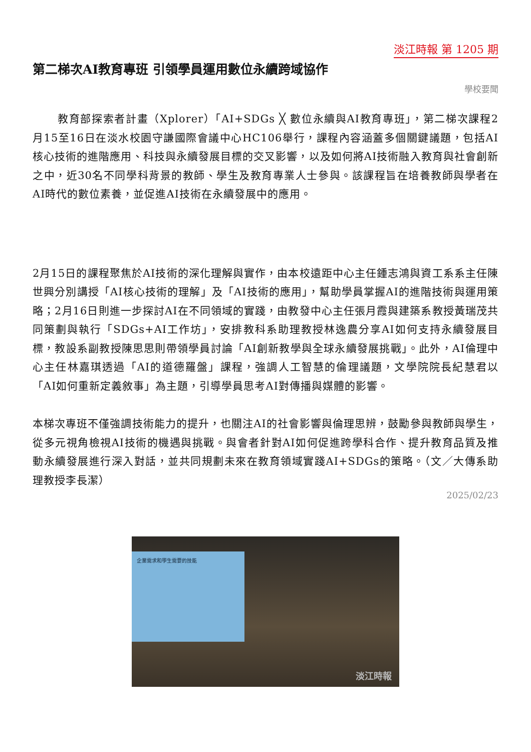淡江時報 第 1205 期
第二梯次AI教育專班 引領學員運用數位永續跨域協作
學校要聞
教育部探索者計畫（Xplorer）「AI+SDGs ╳ 數位永續與AI教育專班」，第二梯次課程2月15至16日在淡水校園守謙國際會議中心HC106舉行，課程內容涵蓋多個關鍵議題，包括AI核心技術的進階應用、科技與永續發展目標的交叉影響，以及如何將AI技術融入教育與社會創新之中，近30名不同學科背景的教師、學生及教育專業人士參與。該課程旨在培養教師與學者在AI時代的數位素養，並促進AI技術在永續發展中的應用。
2月15日的課程聚焦於AI技術的深化理解與實作，由本校遠距中心主任鍾志鴻與資工系系主任陳世興分別講授「AI核心技術的理解」及「AI技術的應用」，幫助學員掌握AI的進階技術與運用策略；2月16日則進一步探討AI在不同領域的實踐，由教發中心主任張月霞與建築系教授黃瑞茂共同策劃與執行「SDGs+AI工作坊」，安排教科系助理教授林逸農分享AI如何支持永續發展目標，教設系副教授陳思思則帶領學員討論「AI創新教學與全球永續發展挑戰」。此外，AI倫理中心主任林嘉琪透過「AI的道德羅盤」課程，強調人工智慧的倫理議題，文學院院長紀慧君以「AI如何重新定義敘事」為主題，引導學員思考AI對傳播與媒體的影響。
本梯次專班不僅強調技術能力的提升，也關注AI的社會影響與倫理思辨，鼓勵參與教師與學生，從多元視角檢視AI技術的機遇與挑戰。與會者針對AI如何促進跨學科合作、提升教育品質及推動永續發展進行深入對話，並共同規劃未來在教育領域實踐AI+SDGs的策略。（文／大傳系助理教授李長潔）
2025/02/23
企業需求和學生需要的技能
淡江時報